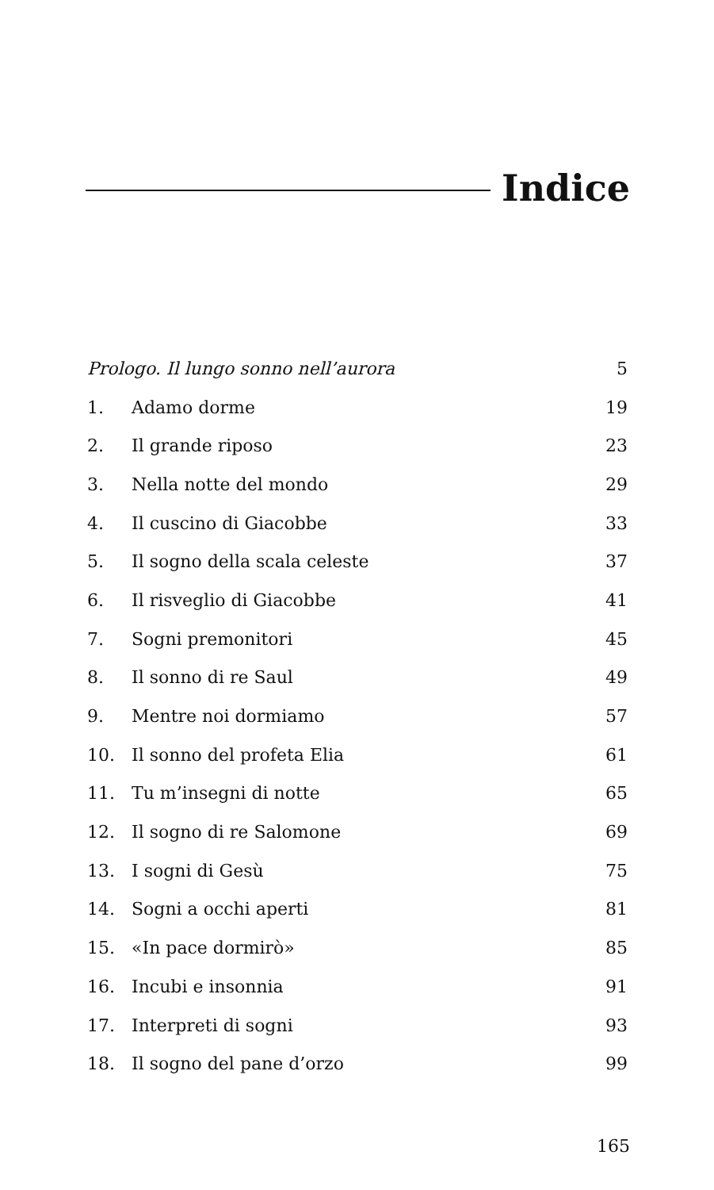Indice
| Prologo. Il lungo sonno nell’aurora | | 5 |
| 1. | Adamo dorme | 19 |
| 2. | Il grande riposo | 23 |
| 3. | Nella notte del mondo | 29 |
| 4. | Il cuscino di Giacobbe | 33 |
| 5. | Il sogno della scala celeste | 37 |
| 6. | Il risveglio di Giacobbe | 41 |
| 7. | Sogni premonitori | 45 |
| 8. | Il sonno di re Saul | 49 |
| 9. | Mentre noi dormiamo | 57 |
| 10. | Il sonno del profeta Elia | 61 |
| 11. | Tu m’insegni di notte | 65 |
| 12. | Il sogno di re Salomone | 69 |
| 13. | I sogni di Gesù | 75 |
| 14. | Sogni a occhi aperti | 81 |
| 15. | «In pace dormirò» | 85 |
| 16. | Incubi e insonnia | 91 |
| 17. | Interpreti di sogni | 93 |
| 18. | Il sogno del pane d’orzo | 99 |
165